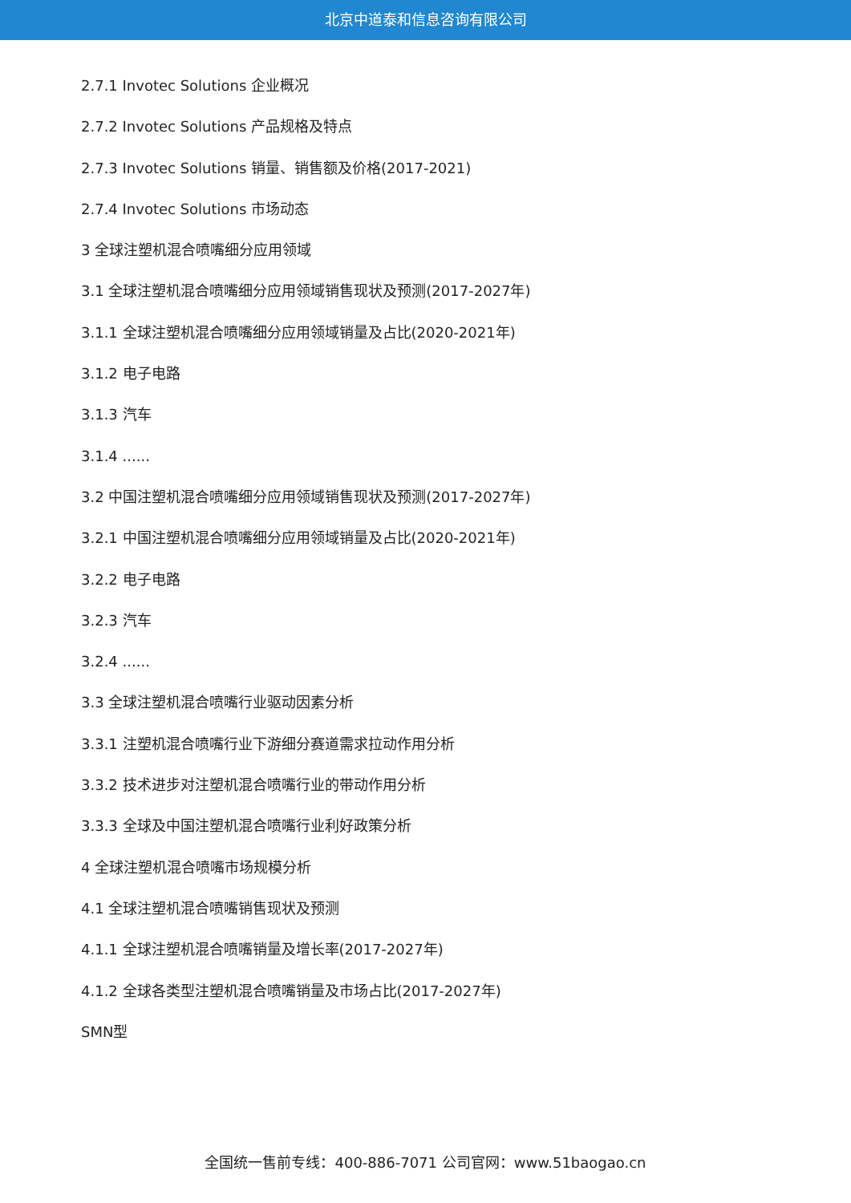北京中道泰和信息咨询有限公司
2.7.1 Invotec Solutions 企业概况
2.7.2 Invotec Solutions 产品规格及特点
2.7.3 Invotec Solutions 销量、销售额及价格(2017-2021)
2.7.4 Invotec Solutions 市场动态
3 全球注塑机混合喷嘴细分应用领域
3.1 全球注塑机混合喷嘴细分应用领域销售现状及预测(2017-2027年)
3.1.1 全球注塑机混合喷嘴细分应用领域销量及占比(2020-2021年)
3.1.2 电子电路
3.1.3 汽车
3.1.4 ......
3.2 中国注塑机混合喷嘴细分应用领域销售现状及预测(2017-2027年)
3.2.1 中国注塑机混合喷嘴细分应用领域销量及占比(2020-2021年)
3.2.2 电子电路
3.2.3 汽车
3.2.4 ......
3.3 全球注塑机混合喷嘴行业驱动因素分析
3.3.1 注塑机混合喷嘴行业下游细分赛道需求拉动作用分析
3.3.2 技术进步对注塑机混合喷嘴行业的带动作用分析
3.3.3 全球及中国注塑机混合喷嘴行业利好政策分析
4 全球注塑机混合喷嘴市场规模分析
4.1 全球注塑机混合喷嘴销售现状及预测
4.1.1 全球注塑机混合喷嘴销量及增长率(2017-2027年)
4.1.2 全球各类型注塑机混合喷嘴销量及市场占比(2017-2027年)
SMN型
全国统一售前专线：400-886-7071 公司官网：www.51baogao.cn